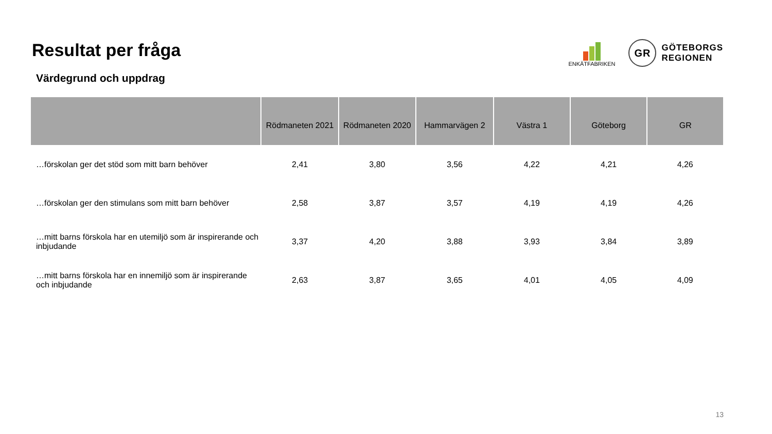Resultat per fråga
ENKÄTFABRIKEN
GR
GÖTEBORGS
REGIONEN
Värdegrund och uppdrag
| | Rödmaneten 2021 | Rödmaneten 2020 | Hammarvägen 2 | Västra 1 | Göteborg | GR |
| --- | --- | --- | --- | --- | --- | --- |
| …förskolan ger det stöd som mitt barn behöver | 2,41 | 3,80 | 3,56 | 4,22 | 4,21 | 4,26 |
| …förskolan ger den stimulans som mitt barn behöver | 2,58 | 3,87 | 3,57 | 4,19 | 4,19 | 4,26 |
| …mitt barns förskola har en utemiljö som är inspirerande och inbjudande | 3,37 | 4,20 | 3,88 | 3,93 | 3,84 | 3,89 |
| …mitt barns förskola har en innemiljö som är inspirerande och inbjudande | 2,63 | 3,87 | 3,65 | 4,01 | 4,05 | 4,09 |
13